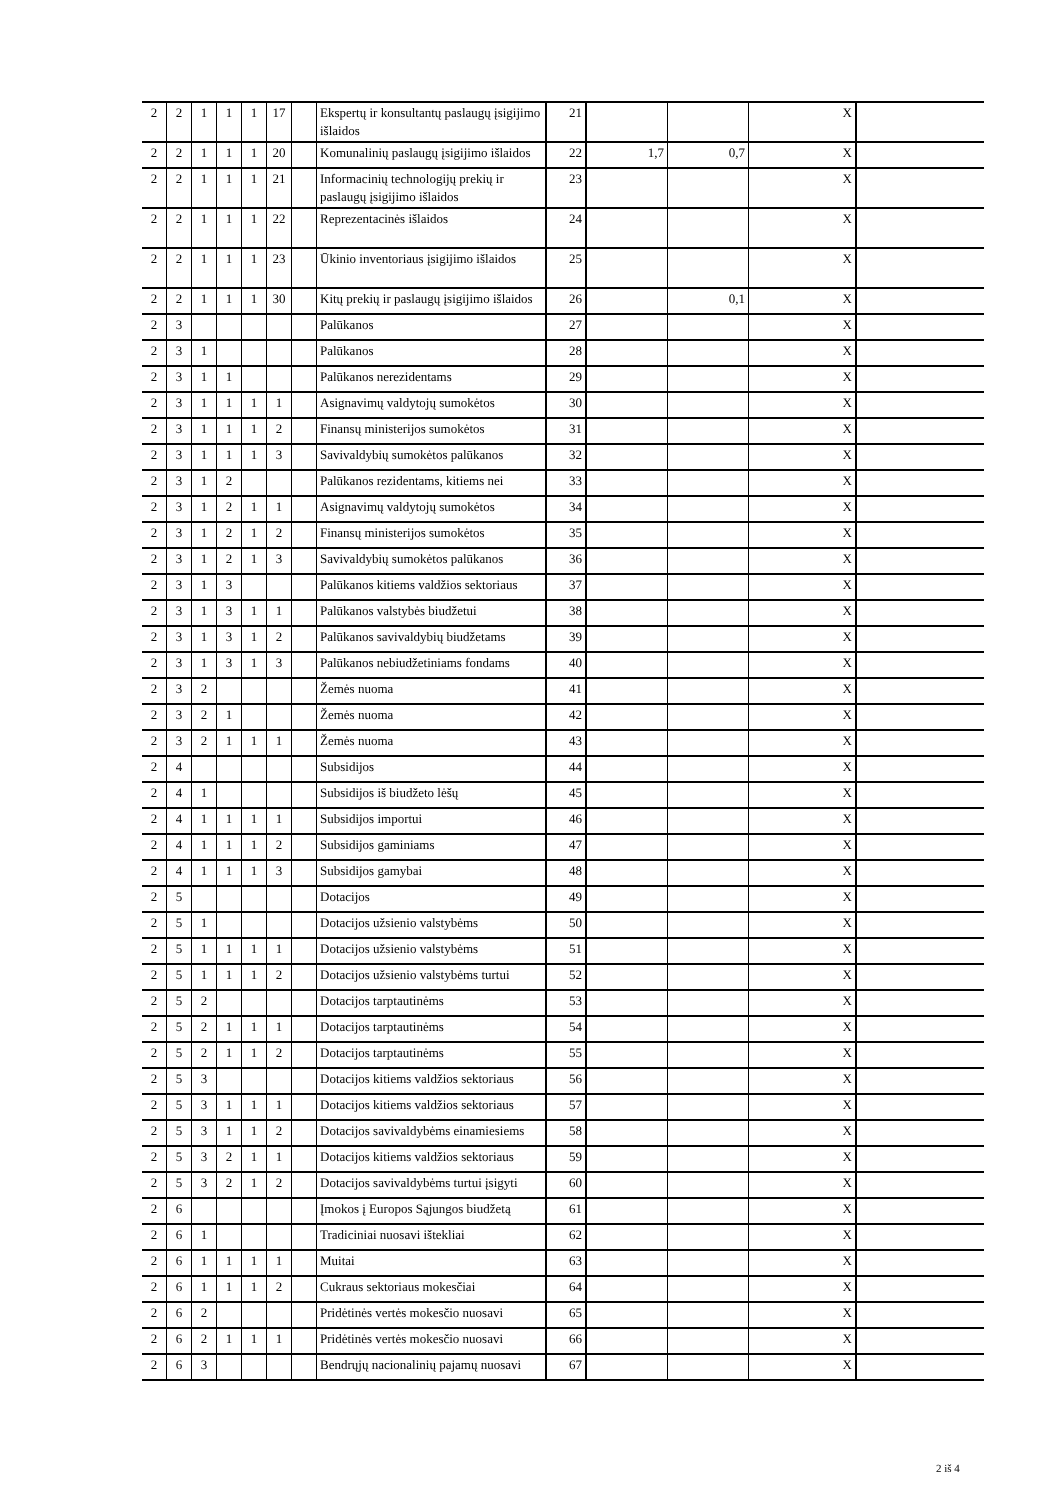| 2 | 2 | 1 | 1 | 1 | 17 | | Ekspertų ir konsultantų paslaugų įsigijimo išlaidos | 21 | | | X | |
| 2 | 2 | 1 | 1 | 1 | 20 | | Komunalinių paslaugų įsigijimo išlaidos | 22 | 1,7 | 0,7 | X | |
| 2 | 2 | 1 | 1 | 1 | 21 | | Informacinių technologijų prekių ir paslaugų įsigijimo išlaidos | 23 | | | X | |
| 2 | 2 | 1 | 1 | 1 | 22 | | Reprezentacinės išlaidos | 24 | | | X | |
| 2 | 2 | 1 | 1 | 1 | 23 | | Ūkinio inventoriaus įsigijimo išlaidos | 25 | | | X | |
| 2 | 2 | 1 | 1 | 1 | 30 | | Kitų prekių ir paslaugų įsigijimo išlaidos | 26 | | 0,1 | X | |
| 2 | 3 | | | | | | Palūkanos | 27 | | | X | |
| 2 | 3 | 1 | | | | | Palūkanos | 28 | | | X | |
| 2 | 3 | 1 | 1 | | | | Palūkanos nerezidentams | 29 | | | X | |
| 2 | 3 | 1 | 1 | 1 | 1 | | Asignavimų valdytojų sumokėtos | 30 | | | X | |
| 2 | 3 | 1 | 1 | 1 | 2 | | Finansų ministerijos sumokėtos | 31 | | | X | |
| 2 | 3 | 1 | 1 | 1 | 3 | | Savivaldybių sumokėtos palūkanos | 32 | | | X | |
| 2 | 3 | 1 | 2 | | | | Palūkanos rezidentams, kitiems nei | 33 | | | X | |
| 2 | 3 | 1 | 2 | 1 | 1 | | Asignavimų valdytojų sumokėtos | 34 | | | X | |
| 2 | 3 | 1 | 2 | 1 | 2 | | Finansų ministerijos sumokėtos | 35 | | | X | |
| 2 | 3 | 1 | 2 | 1 | 3 | | Savivaldybių sumokėtos palūkanos | 36 | | | X | |
| 2 | 3 | 1 | 3 | | | | Palūkanos kitiems valdžios sektoriaus | 37 | | | X | |
| 2 | 3 | 1 | 3 | 1 | 1 | | Palūkanos valstybės biudžetui | 38 | | | X | |
| 2 | 3 | 1 | 3 | 1 | 2 | | Palūkanos savivaldybių biudžetams | 39 | | | X | |
| 2 | 3 | 1 | 3 | 1 | 3 | | Palūkanos nebiudžetiniams fondams | 40 | | | X | |
| 2 | 3 | 2 | | | | | Žemės nuoma | 41 | | | X | |
| 2 | 3 | 2 | 1 | | | | Žemės nuoma | 42 | | | X | |
| 2 | 3 | 2 | 1 | 1 | 1 | | Žemės nuoma | 43 | | | X | |
| 2 | 4 | | | | | | Subsidijos | 44 | | | X | |
| 2 | 4 | 1 | | | | | Subsidijos iš biudžeto lėšų | 45 | | | X | |
| 2 | 4 | 1 | 1 | 1 | 1 | | Subsidijos importui | 46 | | | X | |
| 2 | 4 | 1 | 1 | 1 | 2 | | Subsidijos gaminiams | 47 | | | X | |
| 2 | 4 | 1 | 1 | 1 | 3 | | Subsidijos gamybai | 48 | | | X | |
| 2 | 5 | | | | | | Dotacijos | 49 | | | X | |
| 2 | 5 | 1 | | | | | Dotacijos užsienio valstybėms | 50 | | | X | |
| 2 | 5 | 1 | 1 | 1 | 1 | | Dotacijos užsienio valstybėms | 51 | | | X | |
| 2 | 5 | 1 | 1 | 1 | 2 | | Dotacijos užsienio valstybėms turtui | 52 | | | X | |
| 2 | 5 | 2 | | | | | Dotacijos tarptautinėms | 53 | | | X | |
| 2 | 5 | 2 | 1 | 1 | 1 | | Dotacijos tarptautinėms | 54 | | | X | |
| 2 | 5 | 2 | 1 | 1 | 2 | | Dotacijos tarptautinėms | 55 | | | X | |
| 2 | 5 | 3 | | | | | Dotacijos kitiems valdžios sektoriaus | 56 | | | X | |
| 2 | 5 | 3 | 1 | 1 | 1 | | Dotacijos kitiems valdžios sektoriaus | 57 | | | X | |
| 2 | 5 | 3 | 1 | 1 | 2 | | Dotacijos savivaldybėms einamiesiems | 58 | | | X | |
| 2 | 5 | 3 | 2 | 1 | 1 | | Dotacijos kitiems valdžios sektoriaus | 59 | | | X | |
| 2 | 5 | 3 | 2 | 1 | 2 | | Dotacijos savivaldybėms turtui įsigyti | 60 | | | X | |
| 2 | 6 | | | | | | Įmokos į Europos Sąjungos biudžetą | 61 | | | X | |
| 2 | 6 | 1 | | | | | Tradiciniai nuosavi ištekliai | 62 | | | X | |
| 2 | 6 | 1 | 1 | 1 | 1 | | Muitai | 63 | | | X | |
| 2 | 6 | 1 | 1 | 1 | 2 | | Cukraus sektoriaus mokesčiai | 64 | | | X | |
| 2 | 6 | 2 | | | | | Pridėtinės vertės mokesčio nuosavi | 65 | | | X | |
| 2 | 6 | 2 | 1 | 1 | 1 | | Pridėtinės vertės mokesčio nuosavi | 66 | | | X | |
| 2 | 6 | 3 | | | | | Bendrųjų nacionalinių pajamų nuosavi | 67 | | | X | |
2 iš 4